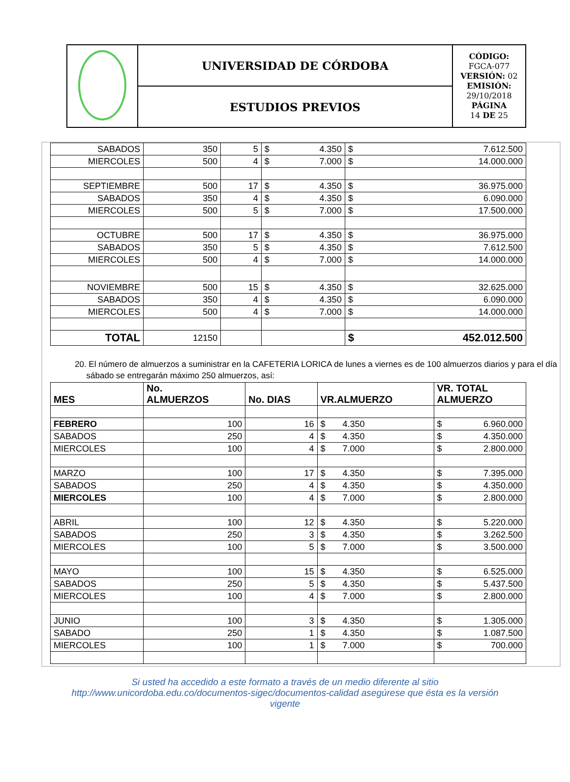| | UNIVERSIDAD DE CÓRDOBA | CÓDIGO: FGCA-077 VERSIÓN: 02 EMISIÓN: 29/10/2018 PÁGINA 14 DE 25 |
| | ESTUDIOS PREVIOS | |
| SABADOS | 350 | 5 | $ 4.350 | $ 7.612.500 |
| MIERCOLES | 500 | 4 | $ 7.000 | $ 14.000.000 |
| SEPTIEMBRE | 500 | 17 | $ 4.350 | $ 36.975.000 |
| SABADOS | 350 | 4 | $ 4.350 | $ 6.090.000 |
| MIERCOLES | 500 | 5 | $ 7.000 | $ 17.500.000 |
| OCTUBRE | 500 | 17 | $ 4.350 | $ 36.975.000 |
| SABADOS | 350 | 5 | $ 4.350 | $ 7.612.500 |
| MIERCOLES | 500 | 4 | $ 7.000 | $ 14.000.000 |
| NOVIEMBRE | 500 | 15 | $ 4.350 | $ 32.625.000 |
| SABADOS | 350 | 4 | $ 4.350 | $ 6.090.000 |
| MIERCOLES | 500 | 4 | $ 7.000 | $ 14.000.000 |
| TOTAL | 12150 | | | $ 452.012.500 |
20. El número de almuerzos a suministrar en la CAFETERIA LORICA de lunes a viernes es de 100 almuerzos diarios y para el día
sábado se entregarán máximo 250 almuerzos, así:
| MES | No. ALMUERZOS | No. DIAS | VR.ALMUERZO | VR. TOTAL ALMUERZO |
| --- | --- | --- | --- | --- |
| FEBRERO | 100 | 16 | $ 4.350 | $ 6.960.000 |
| SABADOS | 250 | 4 | $ 4.350 | $ 4.350.000 |
| MIERCOLES | 100 | 4 | $ 7.000 | $ 2.800.000 |
| MARZO | 100 | 17 | $ 4.350 | $ 7.395.000 |
| SABADOS | 250 | 4 | $ 4.350 | $ 4.350.000 |
| MIERCOLES | 100 | 4 | $ 7.000 | $ 2.800.000 |
| ABRIL | 100 | 12 | $ 4.350 | $ 5.220.000 |
| SABADOS | 250 | 3 | $ 4.350 | $ 3.262.500 |
| MIERCOLES | 100 | 5 | $ 7.000 | $ 3.500.000 |
| MAYO | 100 | 15 | $ 4.350 | $ 6.525.000 |
| SABADOS | 250 | 5 | $ 4.350 | $ 5.437.500 |
| MIERCOLES | 100 | 4 | $ 7.000 | $ 2.800.000 |
| JUNIO | 100 | 3 | $ 4.350 | $ 1.305.000 |
| SABADO | 250 | 1 | $ 4.350 | $ 1.087.500 |
| MIERCOLES | 100 | 1 | $ 7.000 | $ 700.000 |
Si usted ha accedido a este formato a través de un medio diferente al sitio
http://www.unicordoba.edu.co/documentos-sigec/documentos-calidad asegúrese que ésta es la versión
vigente